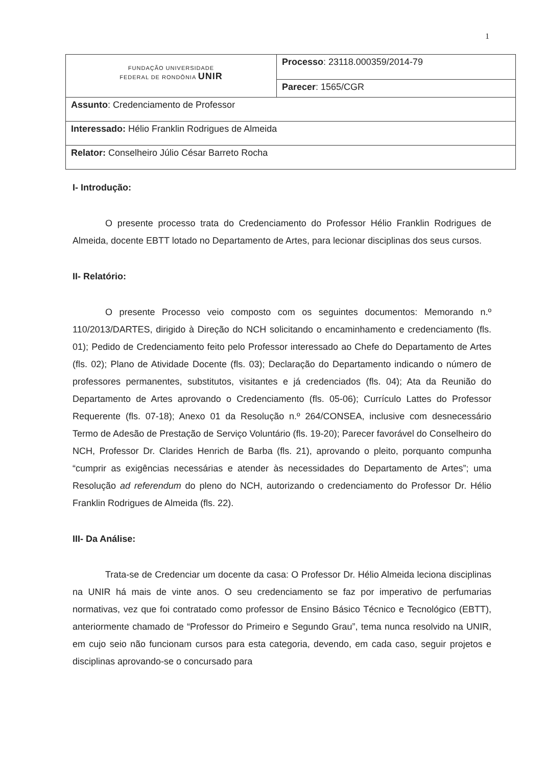1
| FUNDAÇÃO UNIVERSIDADE FEDERAL DE RONDÔNIA UNIR | Processo : 23118.000359/2014-79 |
| | Parecer : 1565/CGR |
| Assunto : Credenciamento de Professor | |
| Interessado: Hélio Franklin Rodrigues de Almeida | |
| Relator: Conselheiro Júlio César Barreto Rocha | |
I- Introdução:
O presente processo trata do Credenciamento do Professor Hélio Franklin Rodrigues de Almeida, docente EBTT lotado no Departamento de Artes, para lecionar disciplinas dos seus cursos.
II- Relatório:
O presente Processo veio composto com os seguintes documentos: Memorando n.º 110/2013/DARTES, dirigido à Direção do NCH solicitando o encaminhamento e credenciamento (fls. 01); Pedido de Credenciamento feito pelo Professor interessado ao Chefe do Departamento de Artes (fls. 02); Plano de Atividade Docente (fls. 03); Declaração do Departamento indicando o número de professores permanentes, substitutos, visitantes e já credenciados (fls. 04); Ata da Reunião do Departamento de Artes aprovando o Credenciamento (fls. 05-06); Currículo Lattes do Professor Requerente (fls. 07-18); Anexo 01 da Resolução n.º 264/CONSEA, inclusive com desnecessário Termo de Adesão de Prestação de Serviço Voluntário (fls. 19-20); Parecer favorável do Conselheiro do NCH, Professor Dr. Clarides Henrich de Barba (fls. 21), aprovando o pleito, porquanto compunha “cumprir as exigências necessárias e atender às necessidades do Departamento de Artes”; uma Resolução ad referendum do pleno do NCH, autorizando o credenciamento do Professor Dr. Hélio Franklin Rodrigues de Almeida (fls. 22).
III- Da Análise:
Trata-se de Credenciar um docente da casa: O Professor Dr. Hélio Almeida leciona disciplinas na UNIR há mais de vinte anos. O seu credenciamento se faz por imperativo de perfumarias normativas, vez que foi contratado como professor de Ensino Básico Técnico e Tecnológico (EBTT), anteriormente chamado de “Professor do Primeiro e Segundo Grau”, tema nunca resolvido na UNIR, em cujo seio não funcionam cursos para esta categoria, devendo, em cada caso, seguir projetos e disciplinas aprovando-se o concursado para